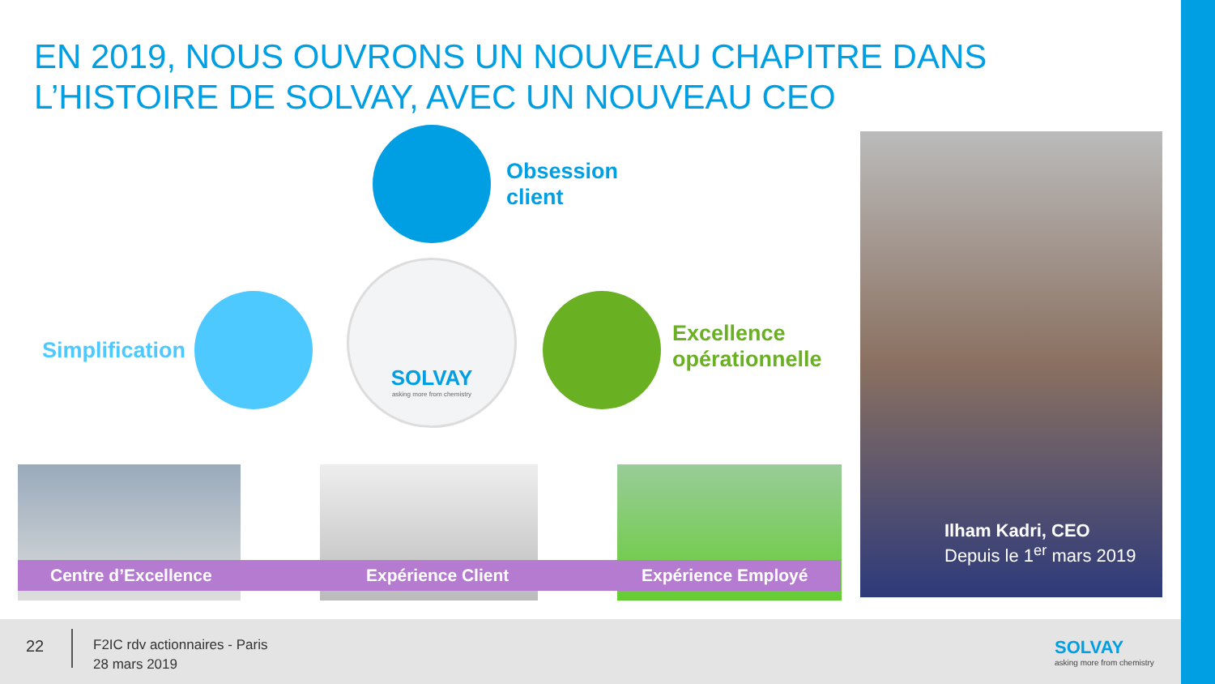EN 2019, NOUS OUVRONS UN NOUVEAU CHAPITRE DANS
L’HISTOIRE DE SOLVAY, AVEC UN NOUVEAU CEO
Obsession
client
Simplification
Excellence
opérationnelle
SOLVAY
asking more from chemistry
Centre d’Excellence Expérience Client Expérience Employé
Ilham Kadri, CEO
Depuis le 1<sup>er</sup> mars 2019
22
F2IC rdv actionnaires - Paris
28 mars 2019
SOLVAY
asking more from chemistry